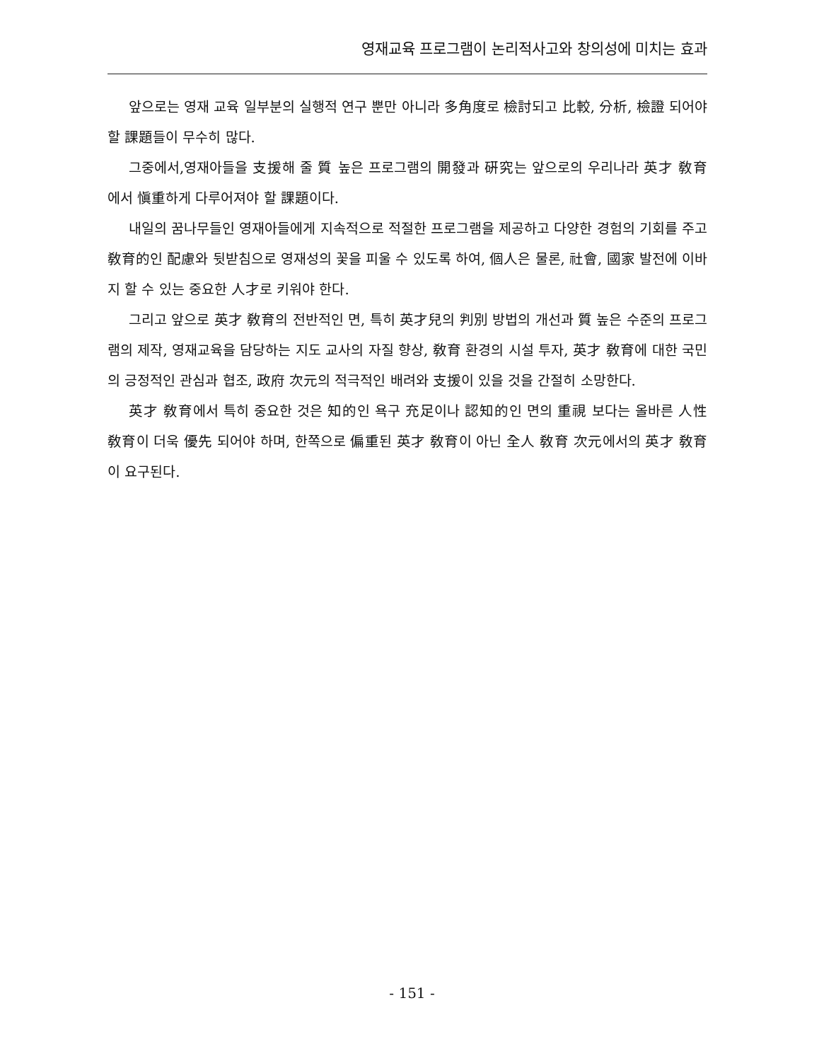영재교육 프로그램이 논리적사고와 창의성에 미치는 효과
앞으로는 영재 교육 일부분의 실행적 연구 뿐만 아니라 多角度로 檢討되고 比較, 分析, 檢證 되어야 할 課題들이 무수히 많다.
그중에서,영재아들을 支援해 줄 質 높은 프로그램의 開發과 硏究는 앞으로의 우리나라 英才 敎育 에서 愼重하게 다루어져야 할 課題이다.
내일의 꿈나무들인 영재아들에게 지속적으로 적절한 프로그램을 제공하고 다양한 경험의 기회를 주고 敎育的인 配慮와 뒷받침으로 영재성의 꽃을 피울 수 있도록 하여, 個人은 물론, 社會, 國家 발전에 이바지 할 수 있는 중요한 人才로 키워야 한다.
그리고 앞으로 英才 敎育의 전반적인 면, 특히 英才兒의 判別 방법의 개선과 質 높은 수준의 프로그램의 제작, 영재교육을 담당하는 지도 교사의 자질 향상, 敎育 환경의 시설 투자, 英才 敎育에 대한 국민의 긍정적인 관심과 협조, 政府 次元의 적극적인 배려와 支援이 있을 것을 간절히 소망한다.
英才 敎育에서 특히 중요한 것은 知的인 욕구 充足이나 認知的인 면의 重視 보다는 올바른 人性 敎育이 더욱 優先 되어야 하며, 한쪽으로 偏重된 英才 敎育이 아닌 全人 敎育 次元에서의 英才 敎育이 요구된다.
- 151 -